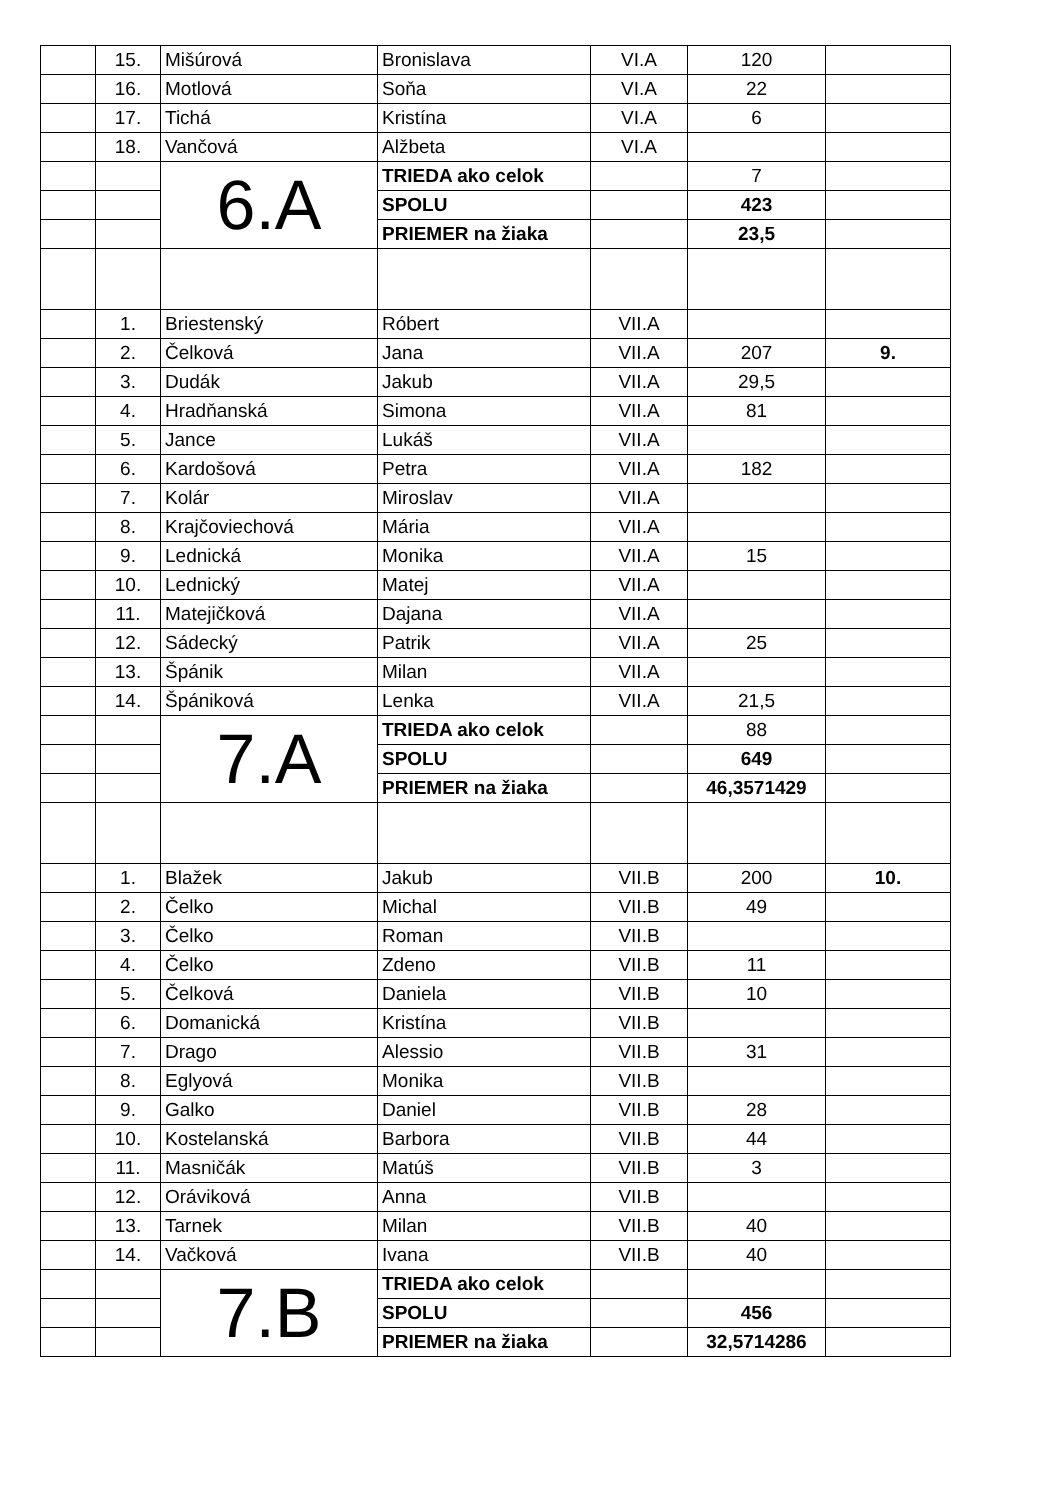| | 15. | Mišúrová | Bronislava | VI.A | 120 | |
| | 16. | Motlová | Soňa | VI.A | 22 | |
| | 17. | Tichá | Kristína | VI.A | 6 | |
| | 18. | Vančová | Alžbeta | VI.A | | |
| | | 6.A | TRIEDA ako celok | | 7 | |
| | | | SPOLU | | 423 | |
| | | | PRIEMER na žiaka | | 23,5 | |
| | 1. | Briestenský | Róbert | VII.A | | |
| | 2. | Čelková | Jana | VII.A | 207 | 9. |
| | 3. | Dudák | Jakub | VII.A | 29,5 | |
| | 4. | Hradňanská | Simona | VII.A | 81 | |
| | 5. | Jance | Lukáš | VII.A | | |
| | 6. | Kardošová | Petra | VII.A | 182 | |
| | 7. | Kolár | Miroslav | VII.A | | |
| | 8. | Krajčoviechová | Mária | VII.A | | |
| | 9. | Lednická | Monika | VII.A | 15 | |
| | 10. | Lednický | Matej | VII.A | | |
| | 11. | Matejičková | Dajana | VII.A | | |
| | 12. | Sádecký | Patrik | VII.A | 25 | |
| | 13. | Špánik | Milan | VII.A | | |
| | 14. | Špániková | Lenka | VII.A | 21,5 | |
| | | 7.A | TRIEDA ako celok | | 88 | |
| | | | SPOLU | | 649 | |
| | | | PRIEMER na žiaka | | 46,3571429 | |
| | 1. | Blažek | Jakub | VII.B | 200 | 10. |
| | 2. | Čelko | Michal | VII.B | 49 | |
| | 3. | Čelko | Roman | VII.B | | |
| | 4. | Čelko | Zdeno | VII.B | 11 | |
| | 5. | Čelková | Daniela | VII.B | 10 | |
| | 6. | Domanická | Kristína | VII.B | | |
| | 7. | Drago | Alessio | VII.B | 31 | |
| | 8. | Eglyová | Monika | VII.B | | |
| | 9. | Galko | Daniel | VII.B | 28 | |
| | 10. | Kostelanská | Barbora | VII.B | 44 | |
| | 11. | Masničák | Matúš | VII.B | 3 | |
| | 12. | Oráviková | Anna | VII.B | | |
| | 13. | Tarnek | Milan | VII.B | 40 | |
| | 14. | Vačková | Ivana | VII.B | 40 | |
| | | 7.B | TRIEDA ako celok | | | |
| | | | SPOLU | | 456 | |
| | | | PRIEMER na žiaka | | 32,5714286 | |